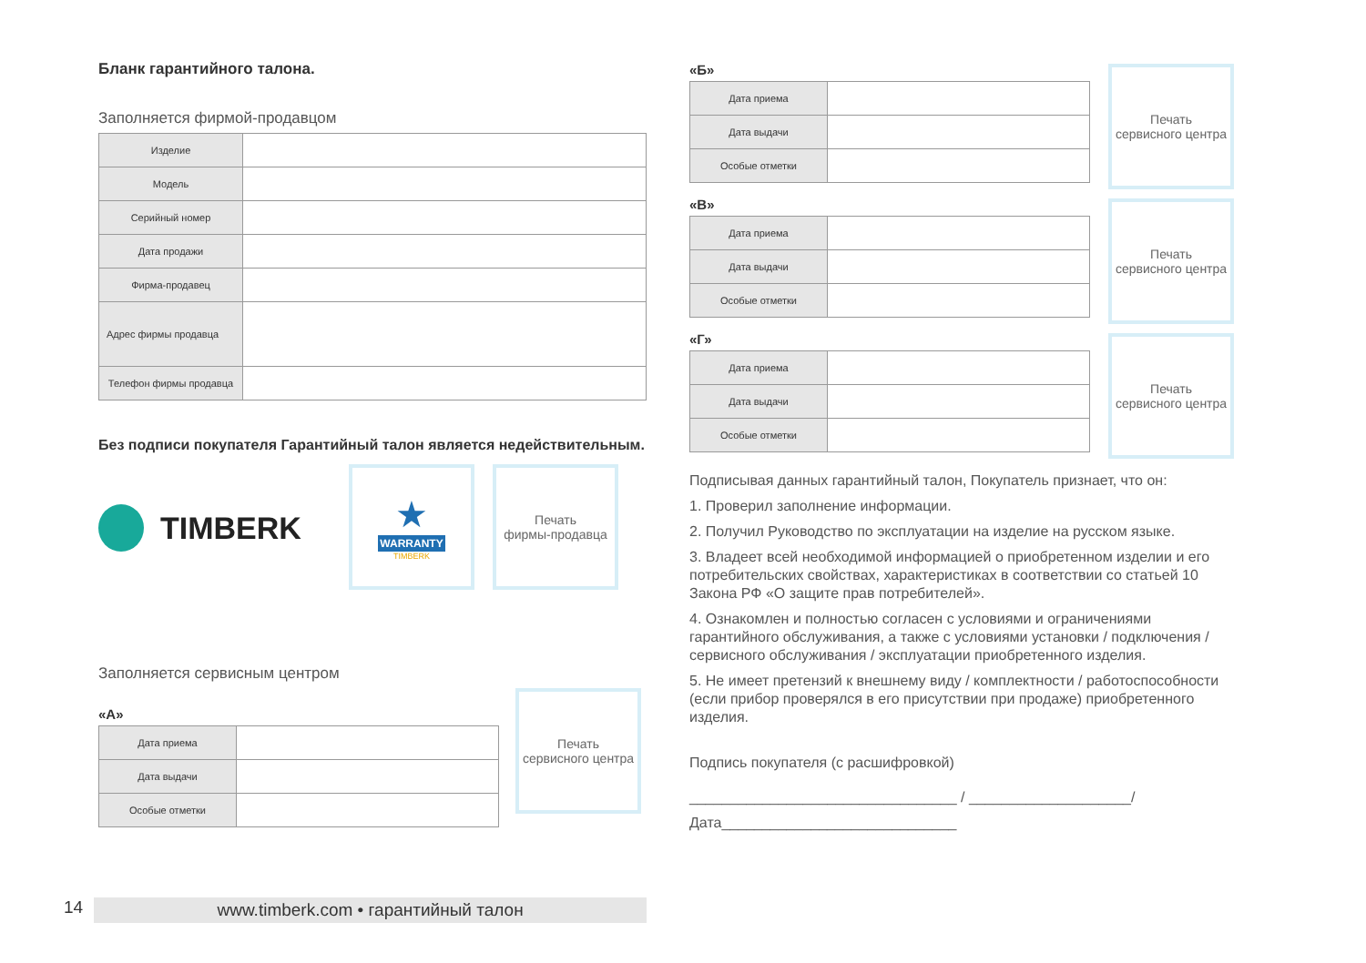Бланк гарантийного талона.
Заполняется фирмой-продавцом
| Изделие | |
| Модель | |
| Серийный номер | |
| Дата продажи | |
| Фирма-продавец | |
| Адрес фирмы продавца | |
| Телефон фирмы продавца | |
Без подписи покупателя Гарантийный талон является недействительным.
TIMBERK
★
WARRANTY
TIMBERK
Печать
фирмы-продавца
Заполняется сервисным центром
«А»
| Дата приема | |
| Дата выдачи | |
| Особые отметки | |
Печать
сервисного центра
«Б»
| Дата приема | |
| Дата выдачи | |
| Особые отметки | |
Печать
сервисного центра
«В»
| Дата приема | |
| Дата выдачи | |
| Особые отметки | |
Печать
сервисного центра
«Г»
| Дата приема | |
| Дата выдачи | |
| Особые отметки | |
Печать
сервисного центра
Подписывая данных гарантийный талон, Покупатель признает, что он:
1. Проверил заполнение информации.
2. Получил Руководство по эксплуатации на изделие на русском языке.
3. Владеет всей необходимой информацией о приобретенном изделии и его потребительских свойствах, характеристиках в соответствии со статьей 10 Закона РФ «О защите прав потребителей».
4. Ознакомлен и полностью согласен с условиями и ограничениями гарантийного обслуживания, а также с условиями установки / подключения / сервисного обслуживания / эксплуатации приобретенного изделия.
5. Не имеет претензий к внешнему виду / комплектности / работоспособности (если прибор проверялся в его присутствии при продаже) приобретенного изделия.
Подпись покупателя (с расшифровкой)
_________________________________ / ____________________/
Дата_____________________________
14
www.timberk.com • гарантийный талон